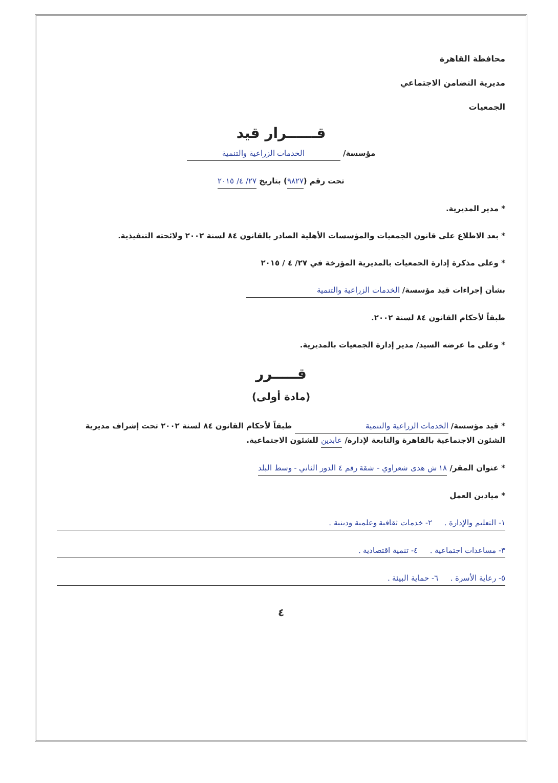محافظة القاهرة
مديرية التضامن الاجتماعي
الجمعيات
قــــــرار قيد
مؤسسة/ الخدمات الزراعية والتنمية
تحت رقم (٩٨٢٧) بتاريخ ٢٧/ ٤/ ٢٠١٥
* مدير المديرية.
* بعد الاطلاع على قانون الجمعيات والمؤسسات الأهلية الصادر بالقانون ٨٤ لسنة ٢٠٠٢ ولائحته التنفيذية.
* وعلى مذكرة إدارة الجمعيات بالمديرية المؤرخة في ٢٧/ ٤ / ٢٠١٥
بشأن إجراءات قيد مؤسسة/ الخدمات الزراعية والتنمية
طبقاً لأحكام القانون ٨٤ لسنة ٢٠٠٢.
* وعلى ما عرضه السيد/ مدير إدارة الجمعيات بالمديرية.
قـــــرر
(مادة أولى)
* قيد مؤسسة/ الخدمات الزراعية والتنمية طبقاً لأحكام القانون ٨٤ لسنة ٢٠٠٢ تحت إشراف مديرية الشئون الاجتماعية بالقاهرة والتابعة لإدارة/ عابدين للشئون الاجتماعية.
* عنوان المقر/ ١٨ ش هدى شعراوي - شقة رقم ٤ الدور الثاني - وسط البلد
* ميادين العمل
١- التعليم والإدارة . ٢- خدمات ثقافية وعلمية ودينية .
٣- مساعدات اجتماعية . ٤- تنمية اقتصادية .
٥- رعاية الأسرة . ٦- حماية البيئة .
٤